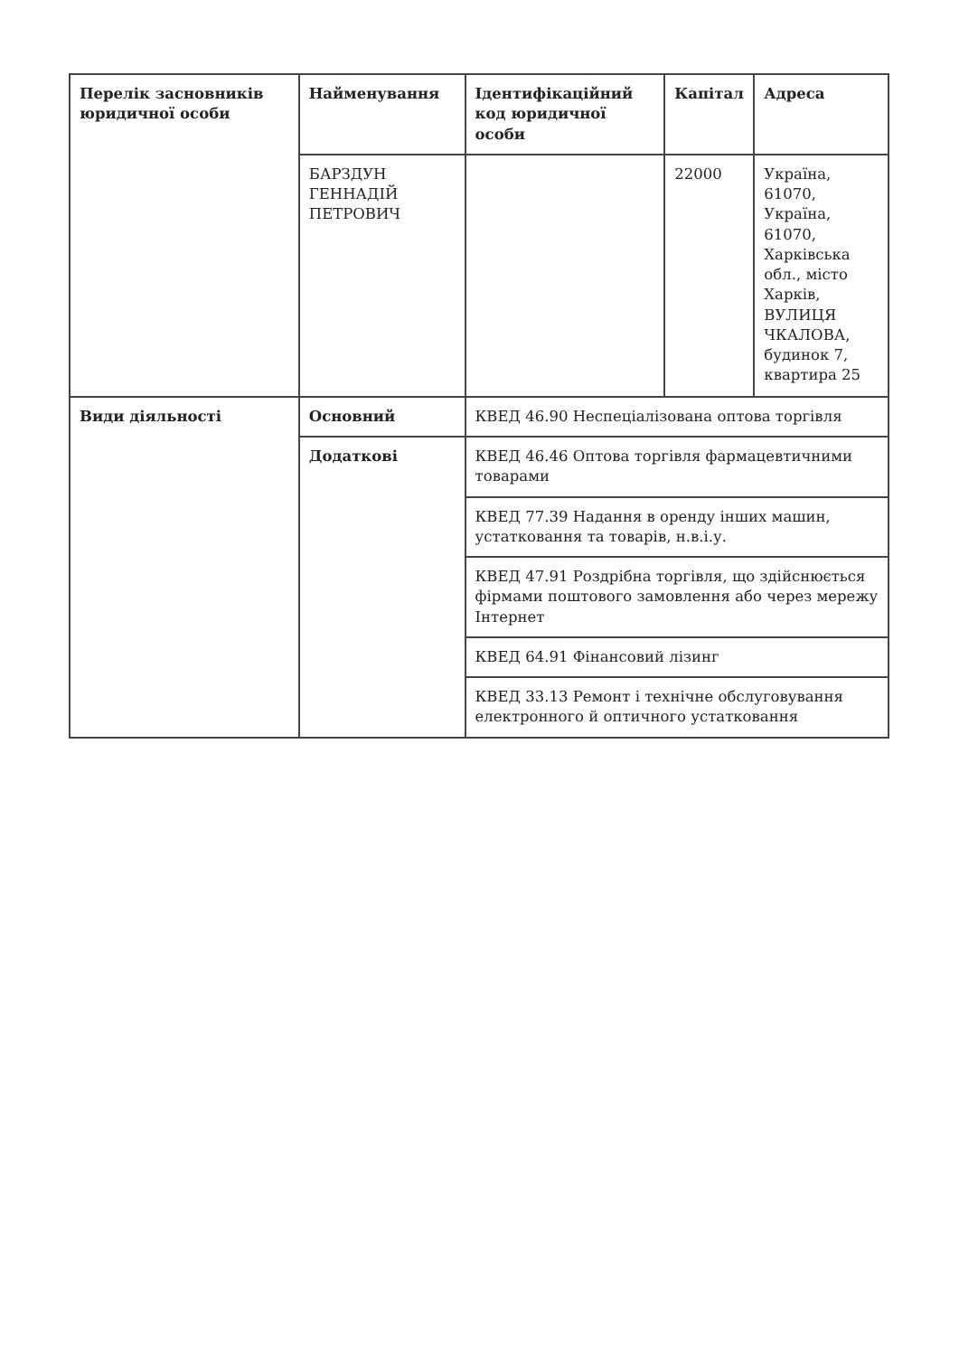| Перелік засновників юридичної особи | Найменування | Ідентифікаційний код юридичної особи | Капітал | Адреса |
| --- | --- | --- | --- | --- |
| | БАРЗДУН ГЕННАДІЙ ПЕТРОВИЧ | | 22000 | Україна, 61070, Україна, 61070, Харківська обл., місто Харків, ВУЛИЦЯ ЧКАЛОВА, будинок 7, квартира 25 |
| Види діяльності | Основний | КВЕД 46.90 Неспеціалізована оптова торгівля | | |
| | Додаткові | КВЕД 46.46 Оптова торгівля фармацевтичними товарами | | |
| | | КВЕД 77.39 Надання в оренду інших машин, устатковання та товарів, н.в.і.у. | | |
| | | КВЕД 47.91 Роздрібна торгівля, що здійснюється фірмами поштового замовлення або через мережу Інтернет | | |
| | | КВЕД 64.91 Фінансовий лізинг | | |
| | | КВЕД 33.13 Ремонт і технічне обслуговування електронного й оптичного устатковання | | |